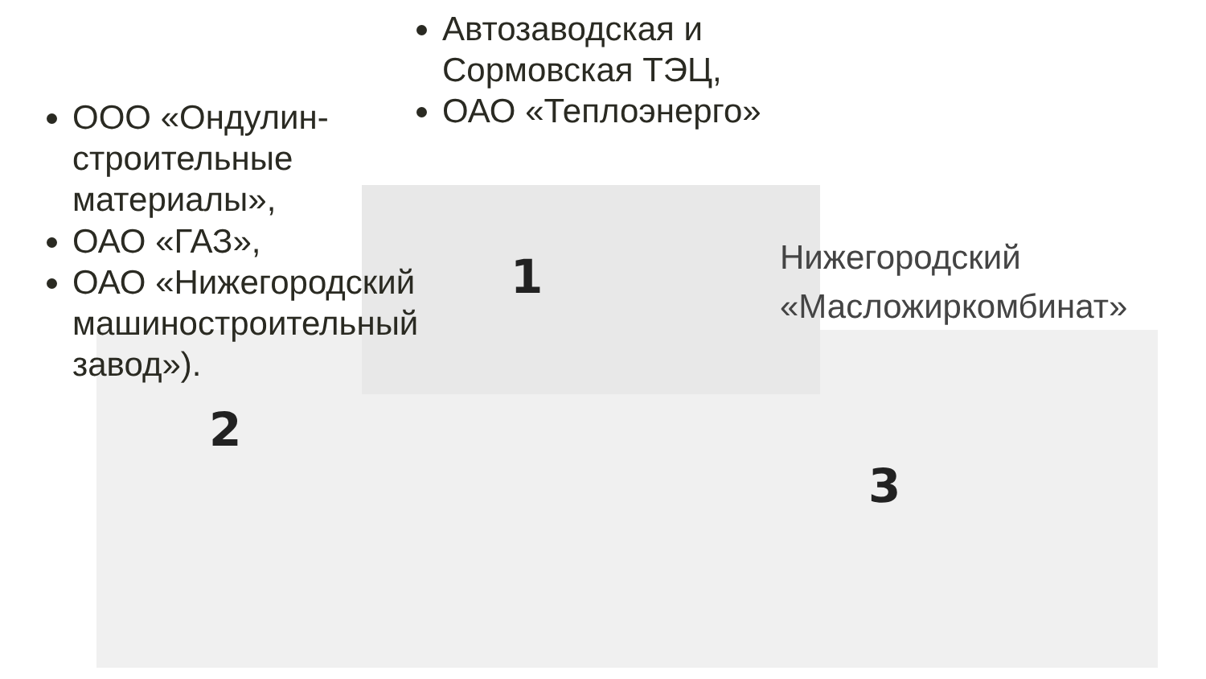1
2
3
Автозаводская и Сормовская ТЭЦ,
ОАО «Теплоэнерго»
ООО «Ондулин-строительные материалы»,
ОАО «ГАЗ»,
ОАО «Нижегородский машиностроительный завод»).
Нижегородский
«Масложиркомбинат»